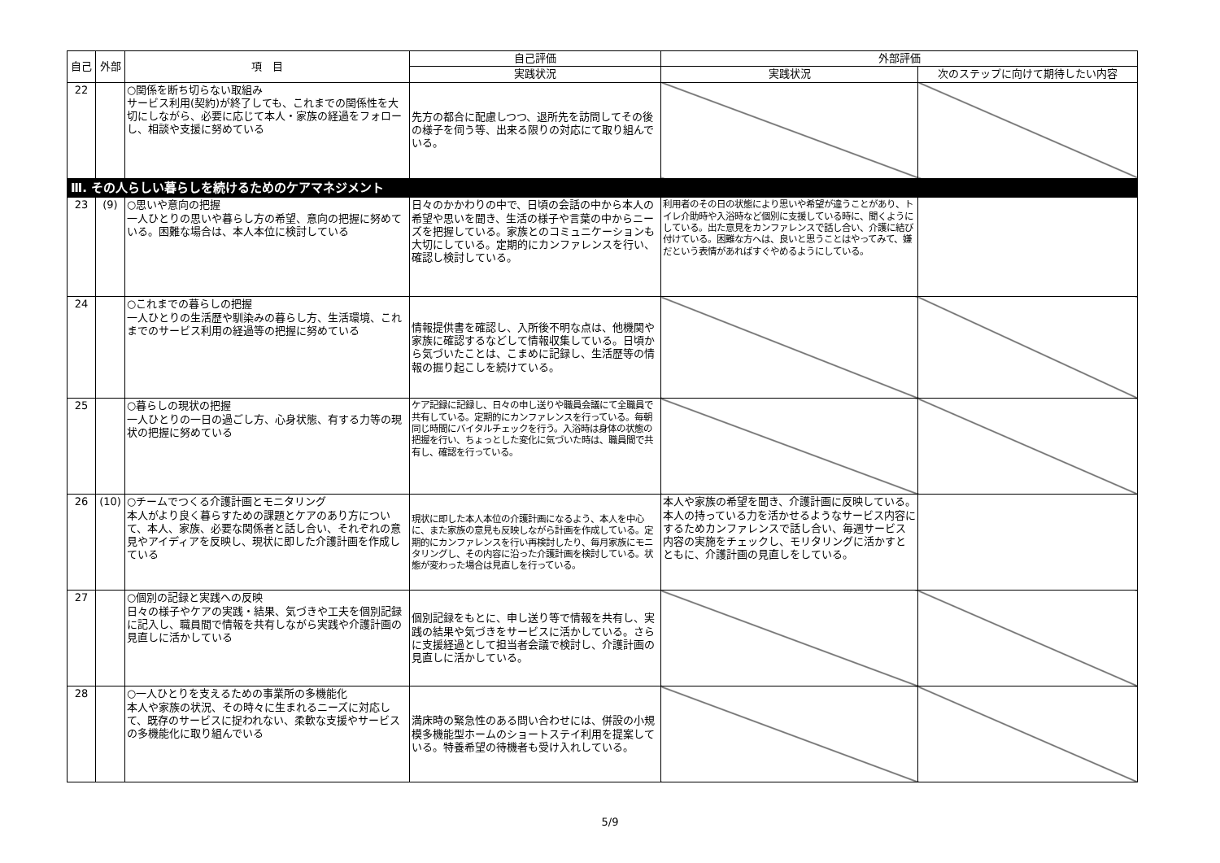| 自己 | 外部 | 項 目 | 自己評価 | 外部評価 | |
| --- | --- | --- | --- | --- | --- |
| | | | 実践状況 | 実践状況 | 次のステップに向けて期待したい内容 |
| 22 | | ○関係を断ち切らない取組み サービス利用(契約)が終了しても、これまでの関係性を大切にしながら、必要に応じて本人・家族の経過をフォローし、相談や支援に努めている | 先方の都合に配慮しつつ、退所先を訪問してその後の様子を伺う等、出来る限りの対応にて取り組んでいる。 | | |
| Ⅲ. その人らしい暮らしを続けるためのケアマネジメント | | | | | |
| 23 | (9) | ○思いや意向の把握 一人ひとりの思いや暮らし方の希望、意向の把握に努めている。困難な場合は、本人本位に検討している | 日々のかかわりの中で、日頃の会話の中から本人の希望や思いを聞き、生活の様子や言葉の中からニーズを把握している。家族とのコミュニケーションも大切にしている。定期的にカンファレンスを行い、確認し検討している。 | 利用者のその日の状態により思いや希望が違うことがあり、トイレ介助時や入浴時など個別に支援している時に、聞くようにしている。出た意見をカンファレンスで話し合い、介護に結び付けている。困難な方へは、良いと思うことはやってみて、嫌だという表情があればすぐやめるようにしている。 | |
| 24 | | ○これまでの暮らしの把握 一人ひとりの生活歴や馴染みの暮らし方、生活環境、これまでのサービス利用の経過等の把握に努めている | 情報提供書を確認し、入所後不明な点は、他機関や家族に確認するなどして情報収集している。日頃から気づいたことは、こまめに記録し、生活歴等の情報の掘り起こしを続けている。 | | |
| 25 | | ○暮らしの現状の把握 一人ひとりの一日の過ごし方、心身状態、有する力等の現状の把握に努めている | ケア記録に記録し、日々の申し送りや職員会議にて全職員で共有している。定期的にカンファレンスを行っている。毎朝同じ時間にバイタルチェックを行う。入浴時は身体の状態の把握を行い、ちょっとした変化に気づいた時は、職員間で共有し、確認を行っている。 | | |
| 26 | (10) | ○チームでつくる介護計画とモニタリング 本人がより良く暮らすための課題とケアのあり方について、本人、家族、必要な関係者と話し合い、それぞれの意見やアイディアを反映し、現状に即した介護計画を作成している | 現状に即した本人本位の介護計画になるよう、本人を中心に、また家族の意見も反映しながら計画を作成している。定期的にカンファレンスを行い再検討したり、毎月家族にモニタリングし、その内容に沿った介護計画を検討している。状態が変わった場合は見直しを行っている。 | 本人や家族の希望を聞き、介護計画に反映している。本人の持っている力を活かせるようなサービス内容にするためカンファレンスで話し合い、毎週サービス内容の実施をチェックし、モリタリングに活かすとともに、介護計画の見直しをしている。 | |
| 27 | | ○個別の記録と実践への反映 日々の様子やケアの実践・結果、気づきや工夫を個別記録に記入し、職員間で情報を共有しながら実践や介護計画の見直しに活かしている | 個別記録をもとに、申し送り等で情報を共有し、実践の結果や気づきをサービスに活かしている。さらに支援経過として担当者会議で検討し、介護計画の見直しに活かしている。 | | |
| 28 | | ○一人ひとりを支えるための事業所の多機能化 本人や家族の状況、その時々に生まれるニーズに対応して、既存のサービスに捉われない、柔軟な支援やサービスの多機能化に取り組んでいる | 満床時の緊急性のある問い合わせには、併設の小規模多機能型ホームのショートステイ利用を提案している。特養希望の待機者も受け入れしている。 | | |
5/9